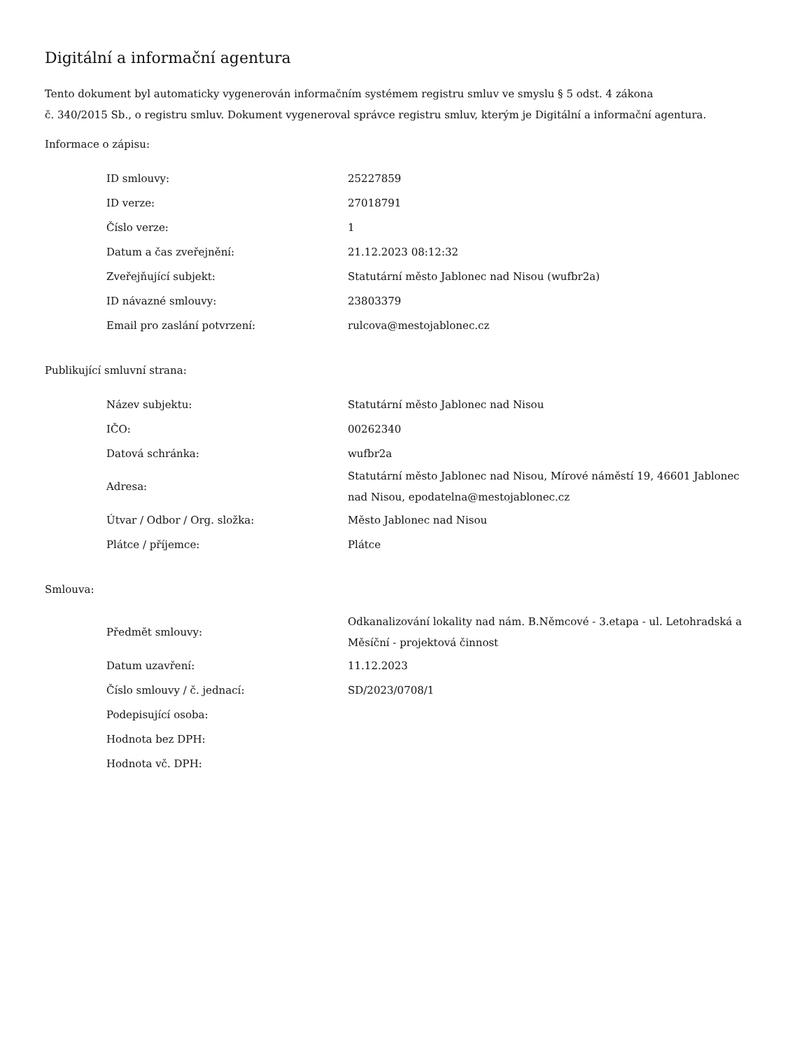Digitální a informační agentura
Tento dokument byl automaticky vygenerován informačním systémem registru smluv ve smyslu § 5 odst. 4 zákona
č. 340/2015 Sb., o registru smluv. Dokument vygeneroval správce registru smluv, kterým je Digitální a informační agentura.
Informace o zápisu:
| ID smlouvy: | 25227859 |
| ID verze: | 27018791 |
| Číslo verze: | 1 |
| Datum a čas zveřejnění: | 21.12.2023 08:12:32 |
| Zveřejňující subjekt: | Statutární město Jablonec nad Nisou (wufbr2a) |
| ID návazné smlouvy: | 23803379 |
| Email pro zaslání potvrzení: | rulcova@mestojablonec.cz |
Publikující smluvní strana:
| Název subjektu: | Statutární město Jablonec nad Nisou |
| IČO: | 00262340 |
| Datová schránka: | wufbr2a |
| Adresa: | Statutární město Jablonec nad Nisou, Mírové náměstí 19, 46601 Jablonec nad Nisou, epodatelna@mestojablonec.cz |
| Útvar / Odbor / Org. složka: | Město Jablonec nad Nisou |
| Plátce / příjemce: | Plátce |
Smlouva:
| Předmět smlouvy: | Odkanalizování lokality nad nám. B.Němcové - 3.etapa - ul. Letohradská a Měsíční - projektová činnost |
| Datum uzavření: | 11.12.2023 |
| Číslo smlouvy / č. jednací: | SD/2023/0708/1 |
| Podepisující osoba: | |
| Hodnota bez DPH: | |
| Hodnota vč. DPH: | |